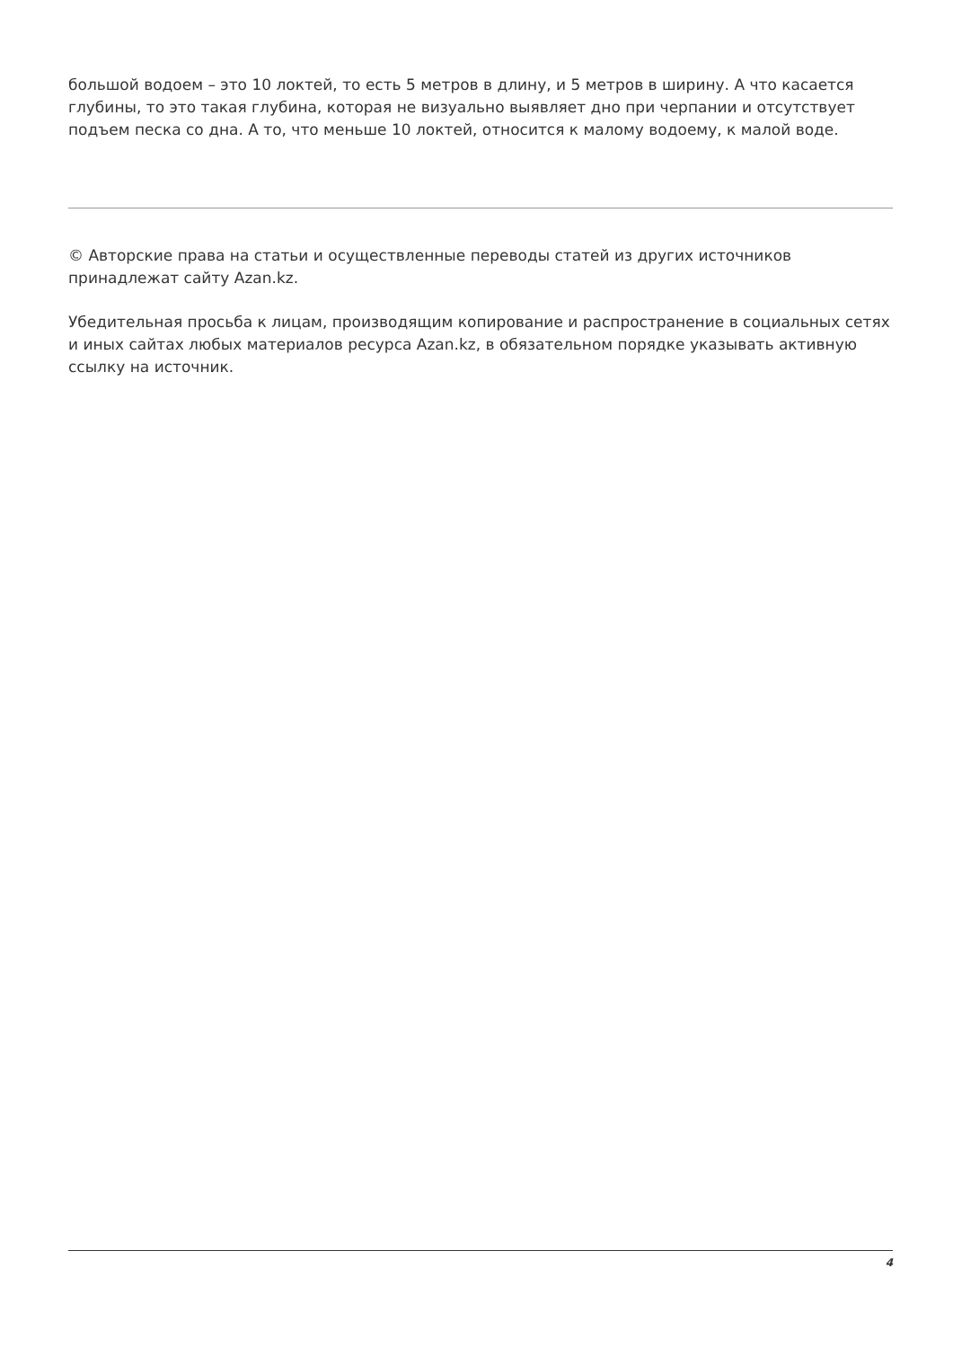большой водоем – это 10 локтей, то есть 5 метров в длину, и 5 метров в ширину. А что касается глубины, то это такая глубина, которая не визуально выявляет дно при черпании и отсутствует подъем песка со дна. А то, что меньше 10 локтей, относится к малому водоему, к малой воде.
© Авторские права на статьи и осуществленные переводы статей из других источников принадлежат сайту Azan.kz.
Убедительная просьба к лицам, производящим копирование и распространение в социальных сетях и иных сайтах любых материалов ресурса Azan.kz, в обязательном порядке указывать активную ссылку на источник.
4